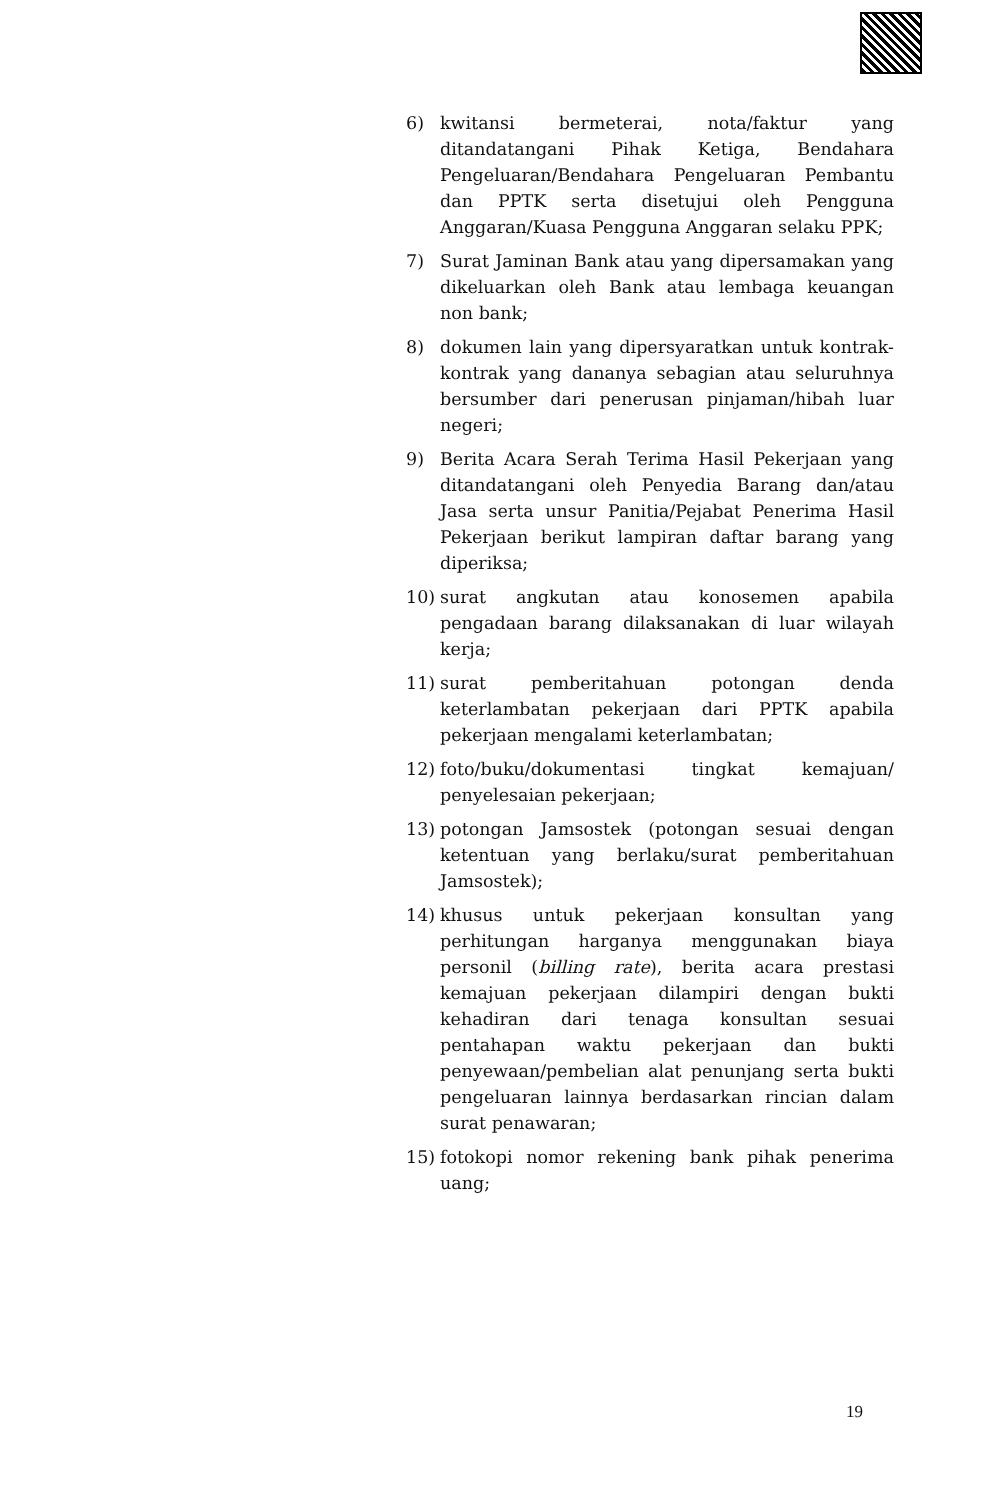6) kwitansi bermeterai, nota/faktur yang ditandatangani Pihak Ketiga, Bendahara Pengeluaran/Bendahara Pengeluaran Pembantu dan PPTK serta disetujui oleh Pengguna Anggaran/Kuasa Pengguna Anggaran selaku PPK;
7) Surat Jaminan Bank atau yang dipersamakan yang dikeluarkan oleh Bank atau lembaga keuangan non bank;
8) dokumen lain yang dipersyaratkan untuk kontrak-kontrak yang dananya sebagian atau seluruhnya bersumber dari penerusan pinjaman/hibah luar negeri;
9) Berita Acara Serah Terima Hasil Pekerjaan yang ditandatangani oleh Penyedia Barang dan/atau Jasa serta unsur Panitia/Pejabat Penerima Hasil Pekerjaan berikut lampiran daftar barang yang diperiksa;
10) surat angkutan atau konosemen apabila pengadaan barang dilaksanakan di luar wilayah kerja;
11) surat pemberitahuan potongan denda keterlambatan pekerjaan dari PPTK apabila pekerjaan mengalami keterlambatan;
12) foto/buku/dokumentasi tingkat kemajuan/ penyelesaian pekerjaan;
13) potongan Jamsostek (potongan sesuai dengan ketentuan yang berlaku/surat pemberitahuan Jamsostek);
14) khusus untuk pekerjaan konsultan yang perhitungan harganya menggunakan biaya personil (billing rate), berita acara prestasi kemajuan pekerjaan dilampiri dengan bukti kehadiran dari tenaga konsultan sesuai pentahapan waktu pekerjaan dan bukti penyewaan/pembelian alat penunjang serta bukti pengeluaran lainnya berdasarkan rincian dalam surat penawaran;
15) fotokopi nomor rekening bank pihak penerima uang;
19